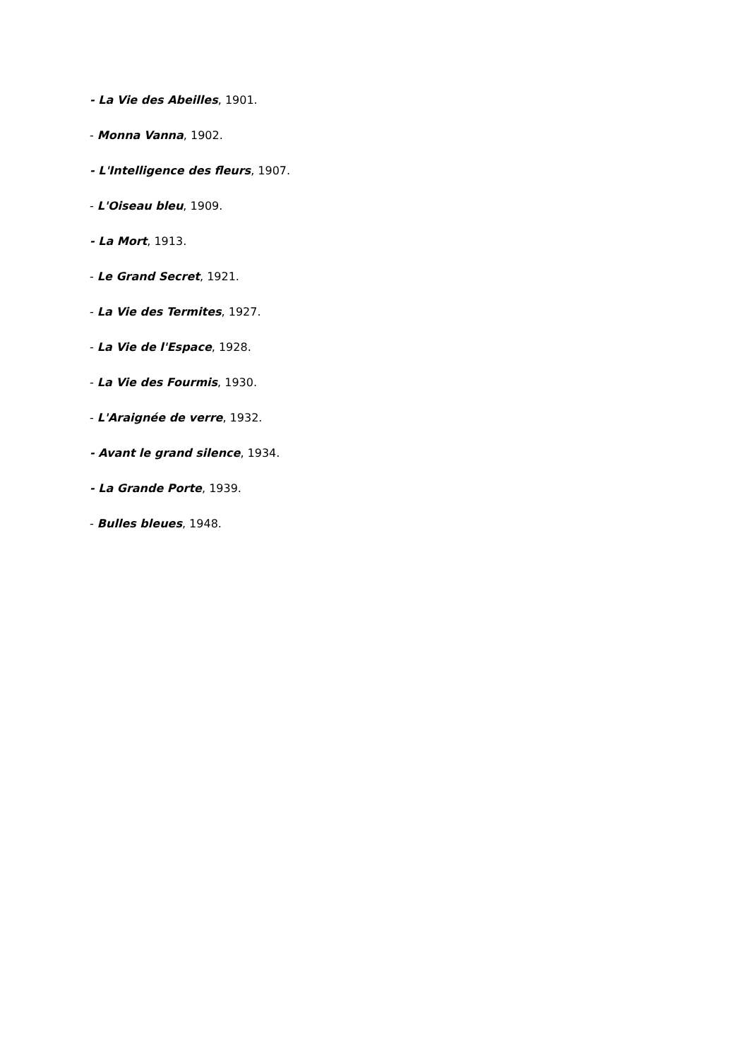- La Vie des Abeilles, 1901.
- Monna Vanna, 1902.
- L'Intelligence des fleurs, 1907.
- L'Oiseau bleu, 1909.
- La Mort, 1913.
- Le Grand Secret, 1921.
- La Vie des Termites, 1927.
- La Vie de l'Espace, 1928.
- La Vie des Fourmis, 1930.
- L'Araignée de verre, 1932.
- Avant le grand silence, 1934.
- La Grande Porte, 1939.
- Bulles bleues, 1948.